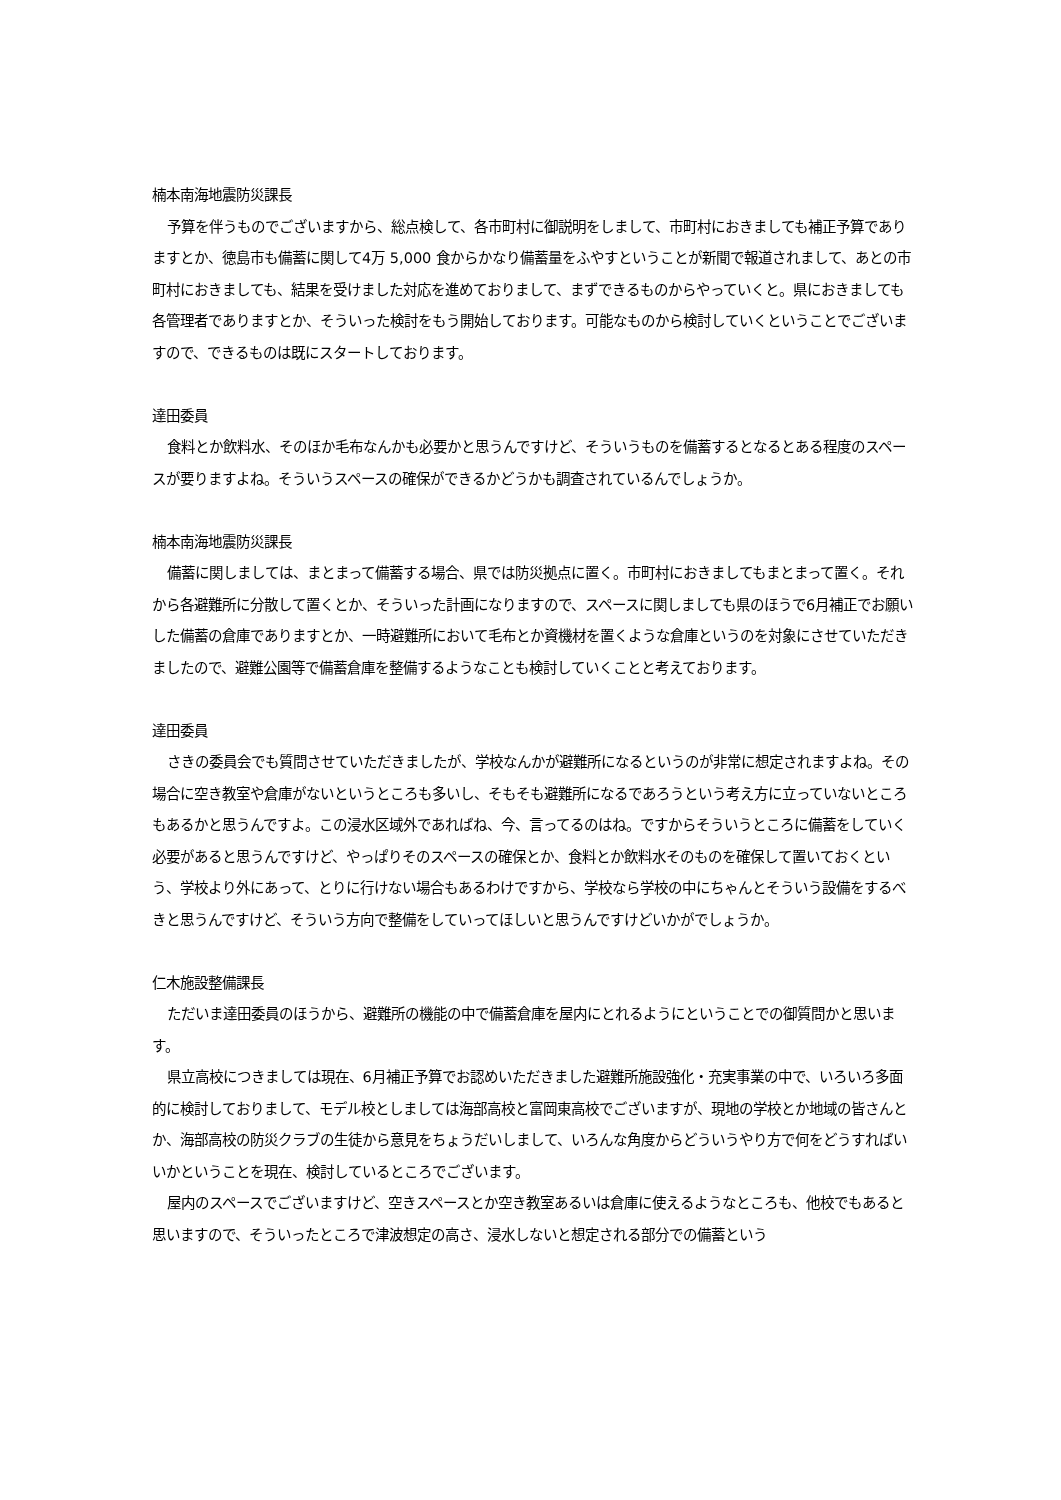楠本南海地震防災課長
予算を伴うものでございますから、総点検して、各市町村に御説明をしまして、市町村におきましても補正予算でありますとか、徳島市も備蓄に関して4万 5,000 食からかなり備蓄量をふやすということが新聞で報道されまして、あとの市町村におきましても、結果を受けました対応を進めておりまして、まずできるものからやっていくと。県におきましても各管理者でありますとか、そういった検討をもう開始しております。可能なものから検討していくということでございますので、できるものは既にスタートしております。
達田委員
食料とか飲料水、そのほか毛布なんかも必要かと思うんですけど、そういうものを備蓄するとなるとある程度のスペースが要りますよね。そういうスペースの確保ができるかどうかも調査されているんでしょうか。
楠本南海地震防災課長
備蓄に関しましては、まとまって備蓄する場合、県では防災拠点に置く。市町村におきましてもまとまって置く。それから各避難所に分散して置くとか、そういった計画になりますので、スペースに関しましても県のほうで6月補正でお願いした備蓄の倉庫でありますとか、一時避難所において毛布とか資機材を置くような倉庫というのを対象にさせていただきましたので、避難公園等で備蓄倉庫を整備するようなことも検討していくことと考えております。
達田委員
さきの委員会でも質問させていただきましたが、学校なんかが避難所になるというのが非常に想定されますよね。その場合に空き教室や倉庫がないというところも多いし、そもそも避難所になるであろうという考え方に立っていないところもあるかと思うんですよ。この浸水区域外であればね、今、言ってるのはね。ですからそういうところに備蓄をしていく必要があると思うんですけど、やっぱりそのスペースの確保とか、食料とか飲料水そのものを確保して置いておくという、学校より外にあって、とりに行けない場合もあるわけですから、学校なら学校の中にちゃんとそういう設備をするべきと思うんですけど、そういう方向で整備をしていってほしいと思うんですけどいかがでしょうか。
仁木施設整備課長
ただいま達田委員のほうから、避難所の機能の中で備蓄倉庫を屋内にとれるようにということでの御質問かと思います。
県立高校につきましては現在、6月補正予算でお認めいただきました避難所施設強化・充実事業の中で、いろいろ多面的に検討しておりまして、モデル校としましては海部高校と富岡東高校でございますが、現地の学校とか地域の皆さんとか、海部高校の防災クラブの生徒から意見をちょうだいしまして、いろんな角度からどういうやり方で何をどうすればいいかということを現在、検討しているところでございます。
屋内のスペースでございますけど、空きスペースとか空き教室あるいは倉庫に使えるようなところも、他校でもあると思いますので、そういったところで津波想定の高さ、浸水しないと想定される部分での備蓄という